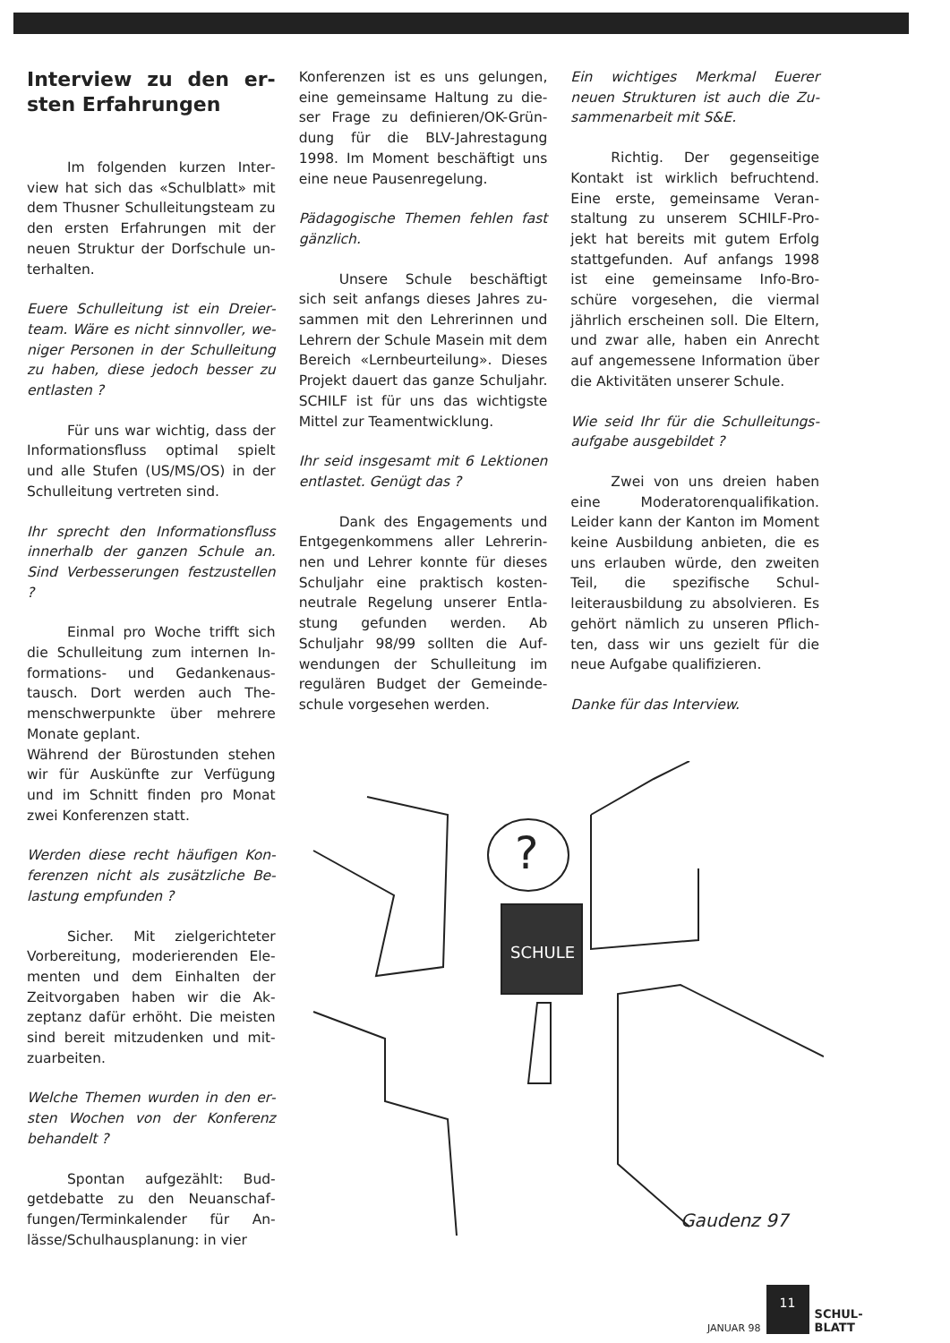Interview zu den er­sten Erfahrungen
Im folgenden kurzen Inter­view hat sich das «Schulblatt» mit dem Thusner Schulleitungsteam zu den ersten Erfahrungen mit der neuen Struktur der Dorfschule un­terhalten.
Euere Schulleitung ist ein Dreier­team. Wäre es nicht sinnvoller, we­niger Personen in der Schullei­tung zu haben, diese jedoch bes­ser zu entlasten ?
Für uns war wichtig, dass der Informationsfluss optimal spielt und alle Stufen (US/MS/OS) in der Schulleitung vertreten sind.
Ihr sprecht den Informationsfluss innerhalb der ganzen Schule an. Sind Verbesserungen festzustel­len ?
Einmal pro Woche trifft sich die Schulleitung zum internen In­formations- und Gedankenaus­tausch. Dort werden auch The­menschwerpunkte über mehrere Monate geplant.
Während der Bürostunden stehen wir für Auskünfte zur Verfügung und im Schnitt finden pro Monat zwei Konferenzen statt.
Werden diese recht häufigen Kon­ferenzen nicht als zusätzliche Be­lastung empfunden ?
Sicher. Mit zielgerichteter Vorbereitung, moderierenden Ele­menten und dem Einhalten der Zeitvorgaben haben wir die Ak­zeptanz dafür erhöht. Die meisten sind bereit mitzudenken und mit­zuarbeiten.
Welche Themen wurden in den er­sten Wochen von der Konferenz behandelt ?
Spontan aufgezählt: Bud­getdebatte zu den Neuanschaf­fungen/Terminkalender für An­lässe/Schulhausplanung: in vier
Konferenzen ist es uns gelungen, eine gemeinsame Haltung zu die­ser Frage zu definieren/OK-Grün­dung für die BLV-Jahrestagung 1998. Im Moment beschäftigt uns eine neue Pausenregelung.
Pädagogische Themen fehlen fast gänzlich.
Unsere Schule beschäftigt sich seit anfangs dieses Jahres zu­sammen mit den Lehrerinnen und Lehrern der Schule Masein mit dem Bereich «Lernbeurteilung». Dieses Projekt dauert das ganze Schuljahr. SCHILF ist für uns das wichtigste Mittel zur Teament­wicklung.
Ihr seid insgesamt mit 6 Lektionen entlastet. Genügt das ?
Dank des Engagements und Entgegenkommens aller Lehrerin­nen und Lehrer konnte für dieses Schuljahr eine praktisch kosten­neutrale Regelung unserer Entla­stung gefunden werden. Ab Schuljahr 98/99 sollten die Auf­wendungen der Schulleitung im regulären Budget der Gemeinde­schule vorgesehen werden.
Ein wichtiges Merkmal Euerer neuen Strukturen ist auch die Zu­sammenarbeit mit S&E.
Richtig. Der gegenseitige Kontakt ist wirklich befruchtend. Eine erste, gemeinsame Veran­staltung zu unserem SCHILF-Pro­jekt hat bereits mit gutem Erfolg stattgefunden. Auf anfangs 1998 ist eine gemeinsame Info-Bro­schüre vorgesehen, die viermal jährlich erscheinen soll. Die Eltern, und zwar alle, haben ein Anrecht auf angemessene Information über die Aktivitäten unserer Schu­le.
Wie seid Ihr für die Schulleitungs­aufgabe ausgebildet ?
Zwei von uns dreien haben eine Moderatorenqualifikation. Leider kann der Kanton im Mo­ment keine Ausbildung anbieten, die es uns erlauben würde, den zweiten Teil, die spezifische Schul­leiterausbildung zu absolvieren. Es gehört nämlich zu unseren Pflich­ten, dass wir uns gezielt für die neue Aufgabe qualifizieren.
Danke für das Interview.
?
SCHULE
Gaudenz 97
JANUAR 98
11
SCHUL-
BLATT